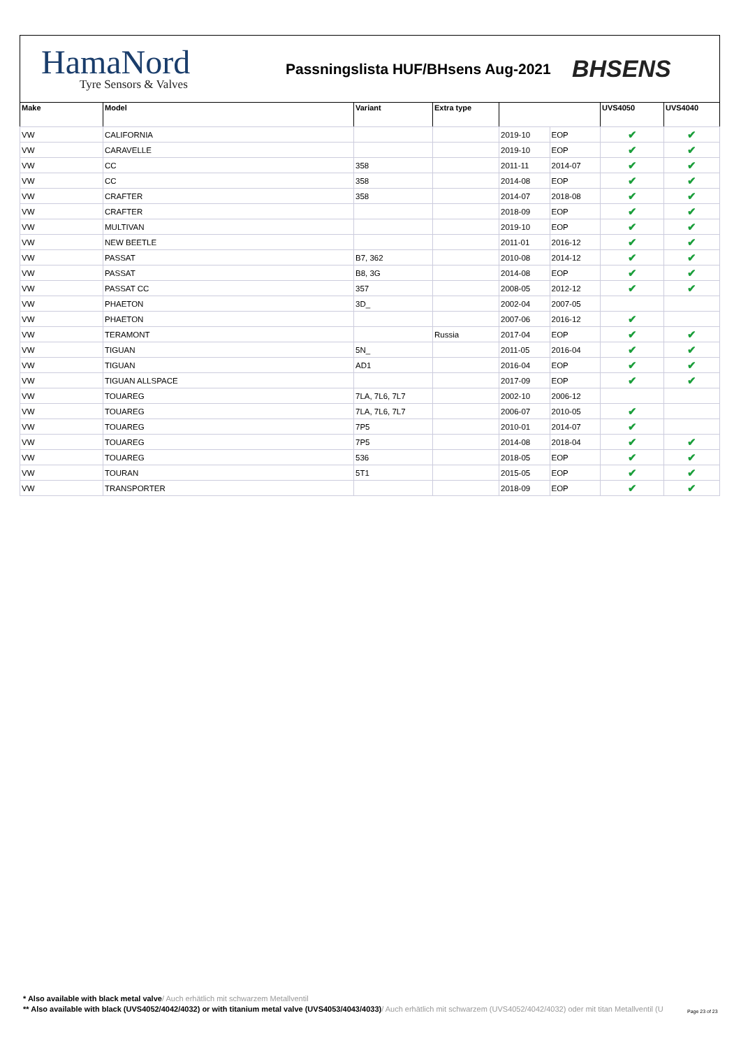HamaNord
Tyre Sensors & Valves
Passningslista HUF/BHsens Aug-2021
BHSENS
| Make | Model | Variant | Extra type | | | UVS4050 | UVS4040 |
| --- | --- | --- | --- | --- | --- | --- | --- |
| VW | CALIFORNIA | | | 2019-10 | EOP | ✔ | ✔ |
| VW | CARAVELLE | | | 2019-10 | EOP | ✔ | ✔ |
| VW | CC | 358 | | 2011-11 | 2014-07 | ✔ | ✔ |
| VW | CC | 358 | | 2014-08 | EOP | ✔ | ✔ |
| VW | CRAFTER | 358 | | 2014-07 | 2018-08 | ✔ | ✔ |
| VW | CRAFTER | | | 2018-09 | EOP | ✔ | ✔ |
| VW | MULTIVAN | | | 2019-10 | EOP | ✔ | ✔ |
| VW | NEW BEETLE | | | 2011-01 | 2016-12 | ✔ | ✔ |
| VW | PASSAT | B7, 362 | | 2010-08 | 2014-12 | ✔ | ✔ |
| VW | PASSAT | B8, 3G | | 2014-08 | EOP | ✔ | ✔ |
| VW | PASSAT CC | 357 | | 2008-05 | 2012-12 | ✔ | ✔ |
| VW | PHAETON | 3D_ | | 2002-04 | 2007-05 | | |
| VW | PHAETON | | | 2007-06 | 2016-12 | ✔ | |
| VW | TERAMONT | | Russia | 2017-04 | EOP | ✔ | ✔ |
| VW | TIGUAN | 5N_ | | 2011-05 | 2016-04 | ✔ | ✔ |
| VW | TIGUAN | AD1 | | 2016-04 | EOP | ✔ | ✔ |
| VW | TIGUAN ALLSPACE | | | 2017-09 | EOP | ✔ | ✔ |
| VW | TOUAREG | 7LA, 7L6, 7L7 | | 2002-10 | 2006-12 | | |
| VW | TOUAREG | 7LA, 7L6, 7L7 | | 2006-07 | 2010-05 | ✔ | |
| VW | TOUAREG | 7P5 | | 2010-01 | 2014-07 | ✔ | |
| VW | TOUAREG | 7P5 | | 2014-08 | 2018-04 | ✔ | ✔ |
| VW | TOUAREG | 536 | | 2018-05 | EOP | ✔ | ✔ |
| VW | TOURAN | 5T1 | | 2015-05 | EOP | ✔ | ✔ |
| VW | TRANSPORTER | | | 2018-09 | EOP | ✔ | ✔ |
* Also available with black metal valve/ Auch erhätlich mit schwarzem Metallventil
** Also available with black (UVS4052/4042/4032) or with titanium metal valve (UVS4053/4043/4033)/ Auch erhätlich mit schwarzem (UVS4052/4042/4032) oder mit titan Metallventil (U
Page 23 of 23